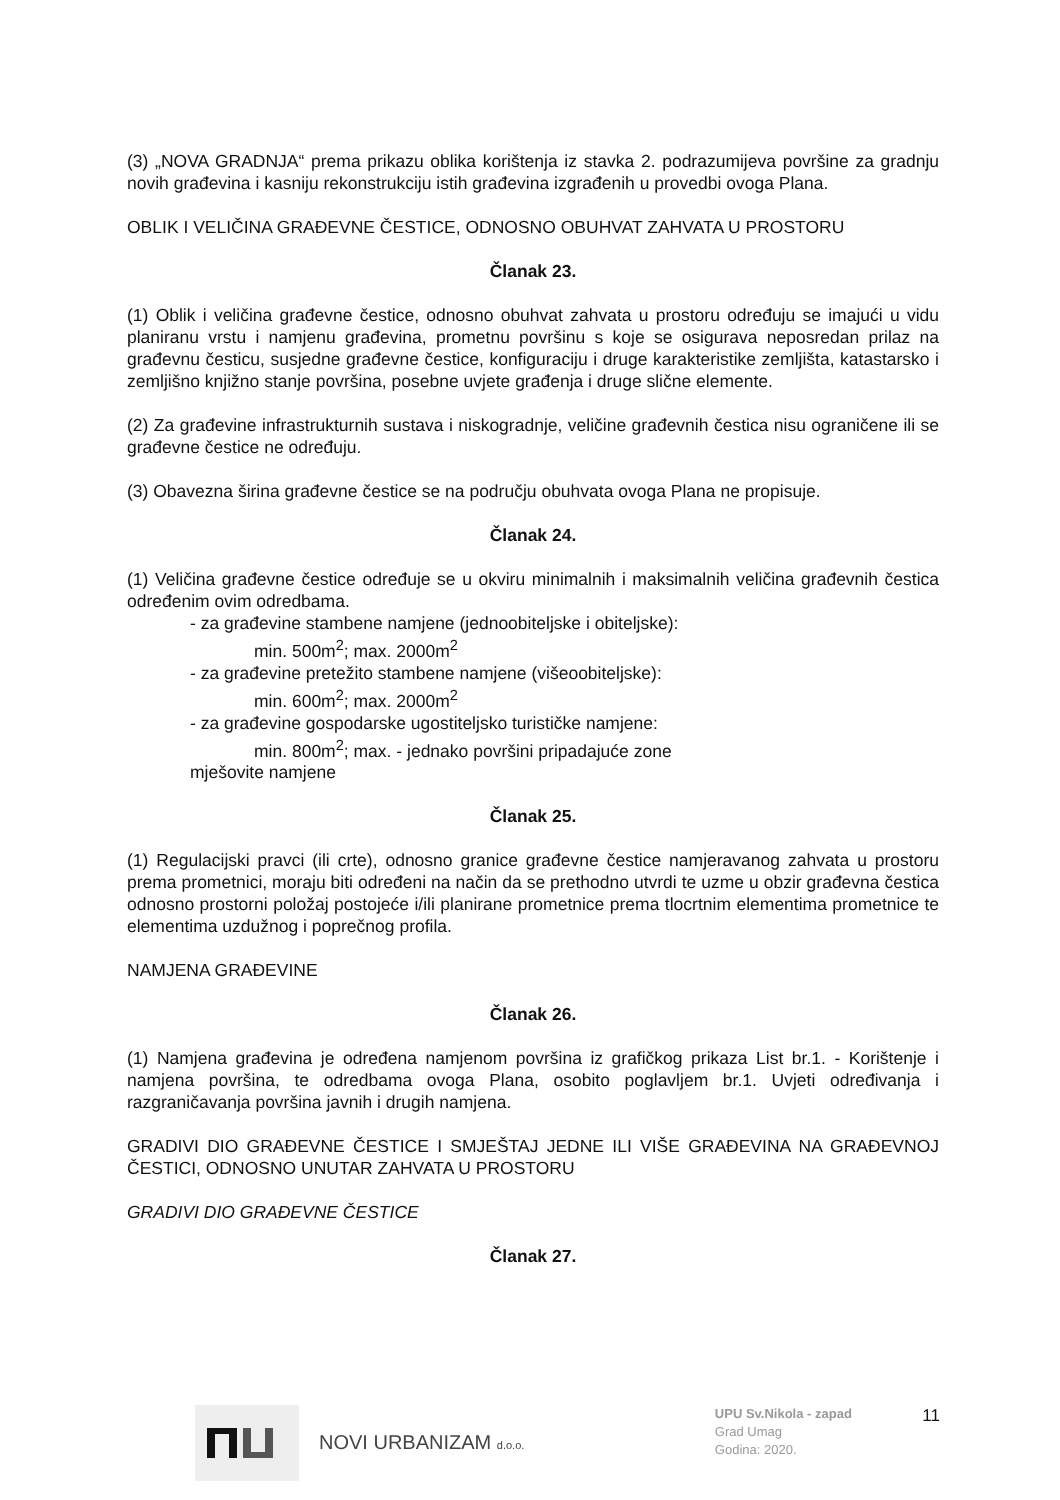(3) „NOVA GRADNJA“ prema prikazu oblika korištenja iz stavka 2. podrazumijeva površine za gradnju novih građevina i kasniju rekonstrukciju istih građevina izgrađenih u provedbi ovoga Plana.
OBLIK I VELIČINA GRAĐEVNE ČESTICE, ODNOSNO OBUHVAT ZAHVATA U PROSTORU
Članak 23.
(1) Oblik i veličina građevne čestice, odnosno obuhvat zahvata u prostoru određuju se imajući u vidu planiranu vrstu i namjenu građevina, prometnu površinu s koje se osigurava neposredan prilaz na građevnu česticu, susjedne građevne čestice, konfiguraciju i druge karakteristike zemljišta, katastarsko i zemljišno knjižno stanje površina, posebne uvjete građenja i druge slične elemente.
(2) Za građevine infrastrukturnih sustava i niskogradnje, veličine građevnih čestica nisu ograničene ili se građevne čestice ne određuju.
(3) Obavezna širina građevne čestice se na području obuhvata ovoga Plana ne propisuje.
Članak 24.
(1) Veličina građevne čestice određuje se u okviru minimalnih i maksimalnih veličina građevnih čestica određenim ovim odredbama.
- za građevine stambene namjene (jednoobiteljske i obiteljske):
min. 500m<sup>2</sup>; max. 2000m<sup>2</sup>
- za građevine pretežito stambene namjene (višeoobiteljske):
min. 600m<sup>2</sup>; max. 2000m<sup>2</sup>
- za građevine gospodarske ugostiteljsko turističke namjene:
min. 800m<sup>2</sup>; max. - jednako površini pripadajuće zone
mješovite namjene
Članak 25.
(1) Regulacijski pravci (ili crte), odnosno granice građevne čestice namjeravanog zahvata u prostoru prema prometnici, moraju biti određeni na način da se prethodno utvrdi te uzme u obzir građevna čestica odnosno prostorni položaj postojeće i/ili planirane prometnice prema tlocrtnim elementima prometnice te elementima uzdužnog i poprečnog profila.
NAMJENA GRAĐEVINE
Članak 26.
(1) Namjena građevina je određena namjenom površina iz grafičkog prikaza List br.1. - Korištenje i namjena površina, te odredbama ovoga Plana, osobito poglavljem br.1. Uvjeti određivanja i razgraničavanja površina javnih i drugih namjena.
GRADIVI DIO GRAĐEVNE ČESTICE I SMJEŠTAJ JEDNE ILI VIŠE GRAĐEVINA NA GRAĐEVNOJ ČESTICI, ODNOSNO UNUTAR ZAHVATA U PROSTORU
GRADIVI DIO GRAĐEVNE ČESTICE
Članak 27.
NOVI URBANIZAM d.o.o.
UPU Sv.Nikola - zapad
Grad Umag
Godina: 2020.
11